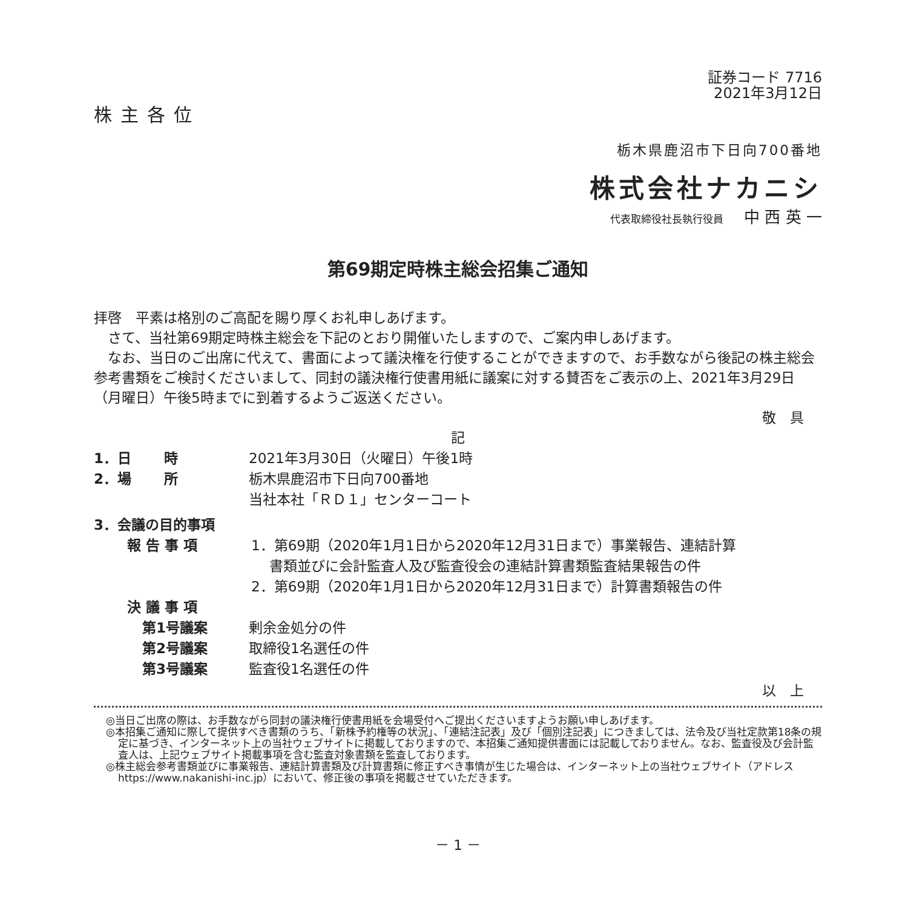証券コード 7716
2021年3月12日
株主各位
栃木県鹿沼市下日向700番地
株式会社ナカニシ
代表取締役社長執行役員　 中 西 英 一
第69期定時株主総会招集ご通知
拝啓　平素は格別のご高配を賜り厚くお礼申しあげます。
　さて、当社第69期定時株主総会を下記のとおり開催いたしますので、ご案内申しあげます。
　なお、当日のご出席に代えて、書面によって議決権を行使することができますので、お手数ながら後記の株主総会参考書類をご検討くださいまして、同封の議決権行使書用紙に議案に対する賛否をご表示の上、2021年3月29日（月曜日）午後5時までに到着するようご返送ください。
敬　具
記
1．日　　 時 2021年3月30日（火曜日）午後1時
2．場　　 所 栃木県鹿沼市下日向700番地
当社本社「ＲＤ１」センターコート
3．会議の目的事項
報 告 事 項 1．第69期（2020年1月1日から2020年12月31日まで）事業報告、連結計算
　 書類並びに会計監査人及び監査役会の連結計算書類監査結果報告の件
2．第69期（2020年1月1日から2020年12月31日まで）計算書類報告の件
決 議 事 項
第1号議案 剰余金処分の件
第2号議案 取締役1名選任の件
第3号議案 監査役1名選任の件
以　上
◎当日ご出席の際は、お手数ながら同封の議決権行使書用紙を会場受付へご提出くださいますようお願い申しあげます。
◎本招集ご通知に際して提供すべき書類のうち、「新株予約権等の状況」、「連結注記表」及び「個別注記表」につきましては、法令及び当社定款第18条の規定に基づき、インターネット上の当社ウェブサイトに掲載しておりますので、本招集ご通知提供書面には記載しておりません。なお、監査役及び会計監査人は、上記ウェブサイト掲載事項を含む監査対象書類を監査しております。
◎株主総会参考書類並びに事業報告、連結計算書類及び計算書類に修正すべき事情が生じた場合は、インターネット上の当社ウェブサイト（アドレスhttps://www.nakanishi-inc.jp）において、修正後の事項を掲載させていただきます。
－ 1 －